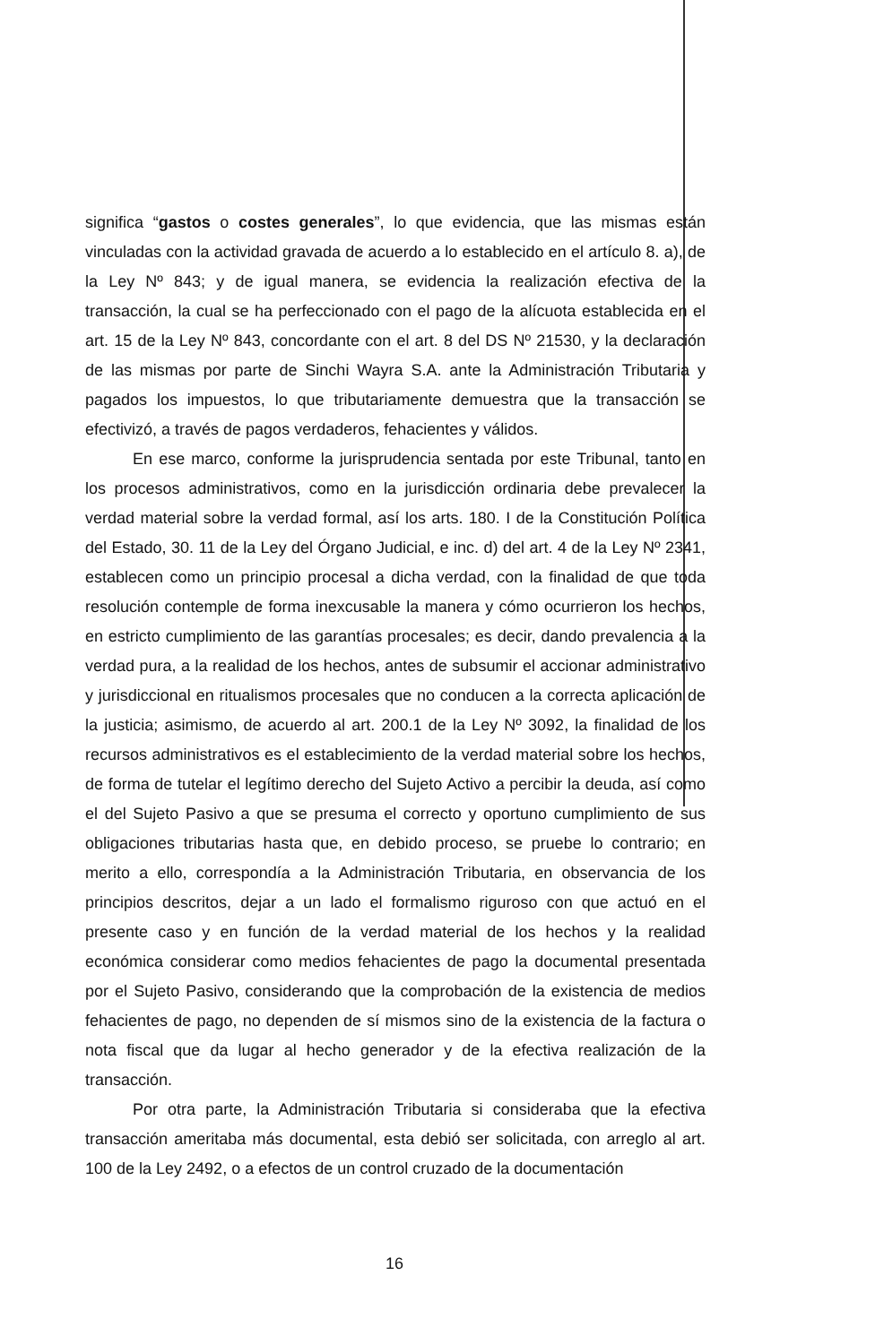significa “gastos o costes generales”, lo que evidencia, que las mismas están vinculadas con la actividad gravada de acuerdo a lo establecido en el artículo 8. a), de la Ley Nº 843; y de igual manera, se evidencia la realización efectiva de la transacción, la cual se ha perfeccionado con el pago de la alícuota establecida en el art. 15 de la Ley Nº 843, concordante con el art. 8 del DS Nº 21530, y la declaración de las mismas por parte de Sinchi Wayra S.A. ante la Administración Tributaria y pagados los impuestos, lo que tributariamente demuestra que la transacción se efectivizó, a través de pagos verdaderos, fehacientes y válidos.
En ese marco, conforme la jurisprudencia sentada por este Tribunal, tanto en los procesos administrativos, como en la jurisdicción ordinaria debe prevalecer la verdad material sobre la verdad formal, así los arts. 180. I de la Constitución Política del Estado, 30. 11 de la Ley del Órgano Judicial, e inc. d) del art. 4 de la Ley Nº 2341, establecen como un principio procesal a dicha verdad, con la finalidad de que toda resolución contemple de forma inexcusable la manera y cómo ocurrieron los hechos, en estricto cumplimiento de las garantías procesales; es decir, dando prevalencia a la verdad pura, a la realidad de los hechos, antes de subsumir el accionar administrativo y jurisdiccional en ritualismos procesales que no conducen a la correcta aplicación de la justicia; asimismo, de acuerdo al art. 200.1 de la Ley Nº 3092, la finalidad de los recursos administrativos es el establecimiento de la verdad material sobre los hechos, de forma de tutelar el legítimo derecho del Sujeto Activo a percibir la deuda, así como el del Sujeto Pasivo a que se presuma el correcto y oportuno cumplimiento de sus obligaciones tributarias hasta que, en debido proceso, se pruebe lo contrario; en merito a ello, correspondía a la Administración Tributaria, en observancia de los principios descritos, dejar a un lado el formalismo riguroso con que actuó en el presente caso y en función de la verdad material de los hechos y la realidad económica considerar como medios fehacientes de pago la documental presentada por el Sujeto Pasivo, considerando que la comprobación de la existencia de medios fehacientes de pago, no dependen de sí mismos sino de la existencia de la factura o nota fiscal que da lugar al hecho generador y de la efectiva realización de la transacción.
Por otra parte, la Administración Tributaria si consideraba que la efectiva transacción ameritaba más documental, esta debió ser solicitada, con arreglo al art. 100 de la Ley 2492, o a efectos de un control cruzado de la documentación
16